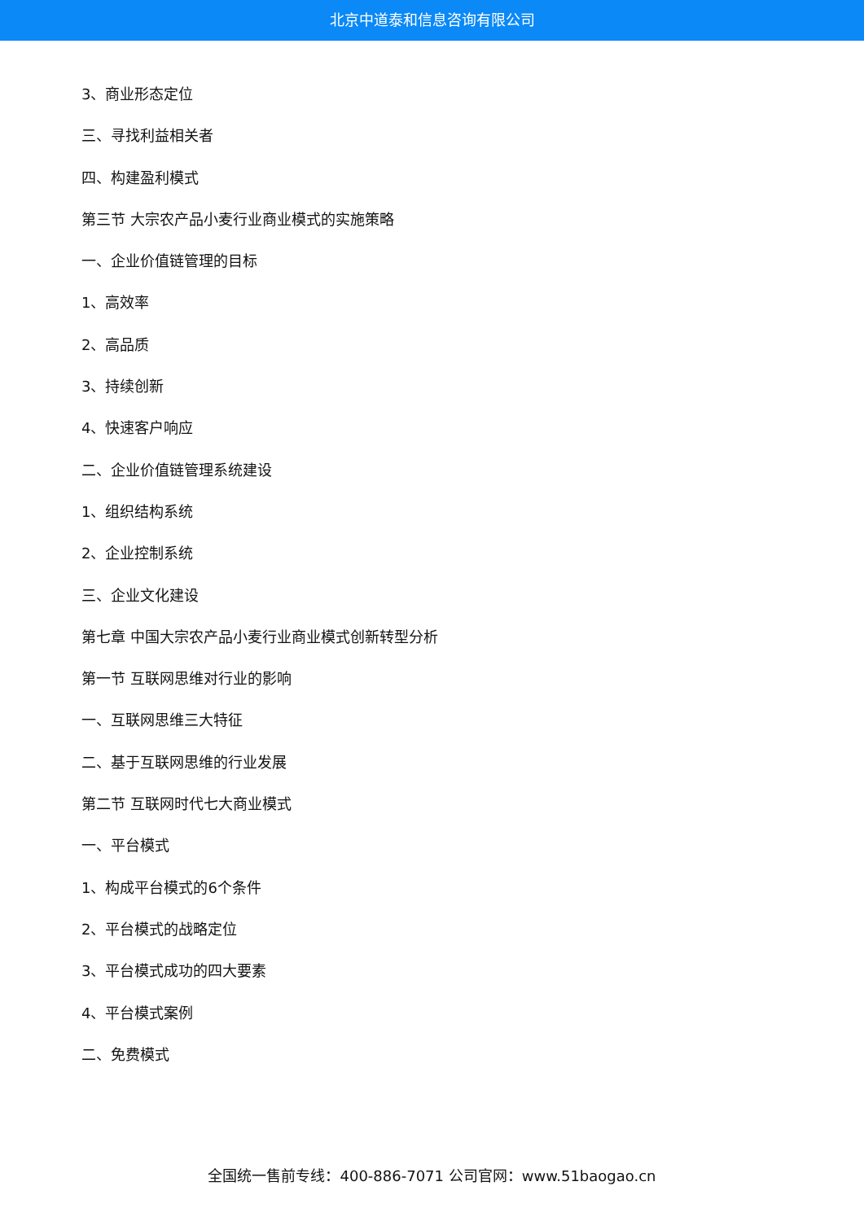北京中道泰和信息咨询有限公司
3、商业形态定位
三、寻找利益相关者
四、构建盈利模式
第三节 大宗农产品小麦行业商业模式的实施策略
一、企业价值链管理的目标
1、高效率
2、高品质
3、持续创新
4、快速客户响应
二、企业价值链管理系统建设
1、组织结构系统
2、企业控制系统
三、企业文化建设
第七章 中国大宗农产品小麦行业商业模式创新转型分析
第一节 互联网思维对行业的影响
一、互联网思维三大特征
二、基于互联网思维的行业发展
第二节 互联网时代七大商业模式
一、平台模式
1、构成平台模式的6个条件
2、平台模式的战略定位
3、平台模式成功的四大要素
4、平台模式案例
二、免费模式
全国统一售前专线：400-886-7071 公司官网：www.51baogao.cn